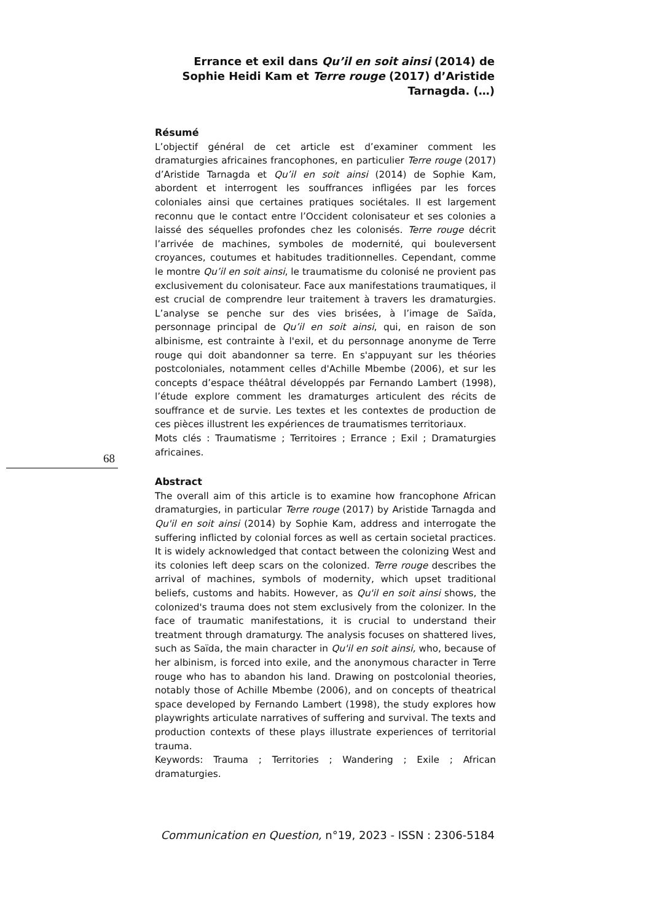Errance et exil dans Qu’il en soit ainsi (2014) de Sophie Heidi Kam et Terre rouge (2017) d’Aristide Tarnagda. (…)
68
Résumé
L’objectif général de cet article est d’examiner comment les dramaturgies africaines francophones, en particulier Terre rouge (2017) d’Aristide Tarnagda et Qu’il en soit ainsi (2014) de Sophie Kam, abordent et interrogent les souffrances infligées par les forces coloniales ainsi que certaines pratiques sociétales. Il est largement reconnu que le contact entre l’Occident colonisateur et ses colonies a laissé des séquelles profondes chez les colonisés. Terre rouge décrit l’arrivée de machines, symboles de modernité, qui bouleversent croyances, coutumes et habitudes traditionnelles. Cependant, comme le montre Qu’il en soit ainsi, le traumatisme du colonisé ne provient pas exclusivement du colonisateur. Face aux manifestations traumatiques, il est crucial de comprendre leur traitement à travers les dramaturgies. L’analyse se penche sur des vies brisées, à l’image de Saïda, personnage principal de Qu’il en soit ainsi, qui, en raison de son albinisme, est contrainte à l'exil, et du personnage anonyme de Terre rouge qui doit abandonner sa terre. En s'appuyant sur les théories postcoloniales, notamment celles d'Achille Mbembe (2006), et sur les concepts d’espace théâtral développés par Fernando Lambert (1998), l’étude explore comment les dramaturges articulent des récits de souffrance et de survie. Les textes et les contextes de production de ces pièces illustrent les expériences de traumatismes territoriaux.
Mots clés : Traumatisme ; Territoires ; Errance ; Exil ; Dramaturgies africaines.
Abstract
The overall aim of this article is to examine how francophone African dramaturgies, in particular Terre rouge (2017) by Aristide Tarnagda and Qu'il en soit ainsi (2014) by Sophie Kam, address and interrogate the suffering inflicted by colonial forces as well as certain societal practices. It is widely acknowledged that contact between the colonizing West and its colonies left deep scars on the colonized. Terre rouge describes the arrival of machines, symbols of modernity, which upset traditional beliefs, customs and habits. However, as Qu'il en soit ainsi shows, the colonized's trauma does not stem exclusively from the colonizer. In the face of traumatic manifestations, it is crucial to understand their treatment through dramaturgy. The analysis focuses on shattered lives, such as Saïda, the main character in Qu'il en soit ainsi, who, because of her albinism, is forced into exile, and the anonymous character in Terre rouge who has to abandon his land. Drawing on postcolonial theories, notably those of Achille Mbembe (2006), and on concepts of theatrical space developed by Fernando Lambert (1998), the study explores how playwrights articulate narratives of suffering and survival. The texts and production contexts of these plays illustrate experiences of territorial trauma.
Keywords: Trauma ; Territories ; Wandering ; Exile ; African dramaturgies.
Communication en Question, n°19, 2023 - ISSN : 2306-5184